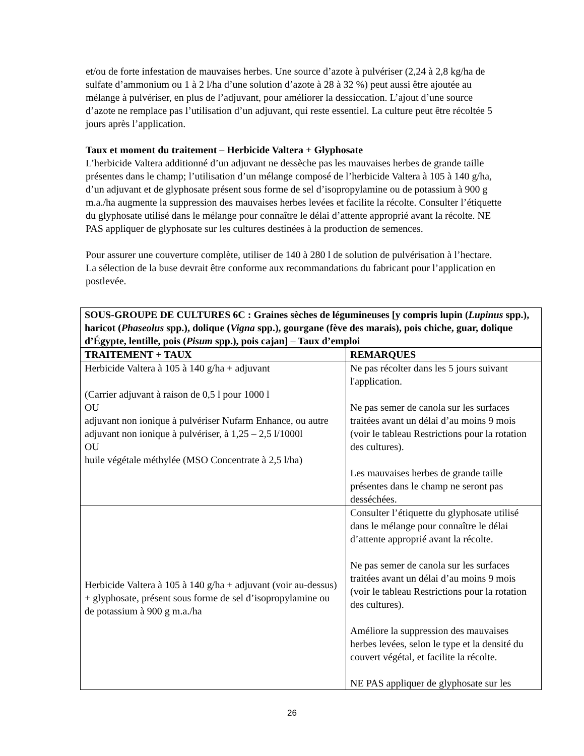et/ou de forte infestation de mauvaises herbes. Une source d’azote à pulvériser (2,24 à 2,8 kg/ha de sulfate d’ammonium ou 1 à 2 l/ha d’une solution d’azote à 28 à 32 %) peut aussi être ajoutée au mélange à pulvériser, en plus de l’adjuvant, pour améliorer la dessiccation. L’ajout d’une source d’azote ne remplace pas l’utilisation d’un adjuvant, qui reste essentiel. La culture peut être récoltée 5 jours après l’application.
Taux et moment du traitement – Herbicide Valtera + Glyphosate
L’herbicide Valtera additionné d’un adjuvant ne dessèche pas les mauvaises herbes de grande taille présentes dans le champ; l’utilisation d’un mélange composé de l’herbicide Valtera à 105 à 140 g/ha, d’un adjuvant et de glyphosate présent sous forme de sel d’isopropylamine ou de potassium à 900 g m.a./ha augmente la suppression des mauvaises herbes levées et facilite la récolte. Consulter l’étiquette du glyphosate utilisé dans le mélange pour connaître le délai d’attente approprié avant la récolte. NE PAS appliquer de glyphosate sur les cultures destinées à la production de semences.
Pour assurer une couverture complète, utiliser de 140 à 280 l de solution de pulvérisation à l’hectare. La sélection de la buse devrait être conforme aux recommandations du fabricant pour l’application en postlevée.
| SOUS-GROUPE DE CULTURES 6C : Graines sèches de légumineuses [y compris lupin ( Lupinus spp.), haricot ( Phaseolus spp.), dolique ( Vigna spp.), gourgane (fève des marais), pois chiche, guar, dolique d’Égypte, lentille, pois ( Pisum spp.), pois cajan] – Taux d’emploi | |
| --- | --- |
| TRAITEMENT + TAUX | REMARQUES |
| Herbicide Valtera à 105 à 140 g/ha + adjuvant (Carrier adjuvant à raison de 0,5 l pour 1000 l OU adjuvant non ionique à pulvériser Nufarm Enhance, ou autre adjuvant non ionique à pulvériser, à 1,25 – 2,5 l/1000l OU huile végétale méthylée (MSO Concentrate à 2,5 l/ha) | Ne pas récolter dans les 5 jours suivant l'application. Ne pas semer de canola sur les surfaces traitées avant un délai d’au moins 9 mois (voir le tableau Restrictions pour la rotation des cultures). Les mauvaises herbes de grande taille présentes dans le champ ne seront pas desséchées. |
| Herbicide Valtera à 105 à 140 g/ha + adjuvant (voir au-dessus) + glyphosate, présent sous forme de sel d’isopropylamine ou de potassium à 900 g m.a./ha | Consulter l’étiquette du glyphosate utilisé dans le mélange pour connaître le délai d’attente approprié avant la récolte. Ne pas semer de canola sur les surfaces traitées avant un délai d’au moins 9 mois (voir le tableau Restrictions pour la rotation des cultures). Améliore la suppression des mauvaises herbes levées, selon le type et la densité du couvert végétal, et facilite la récolte. NE PAS appliquer de glyphosate sur les |
26